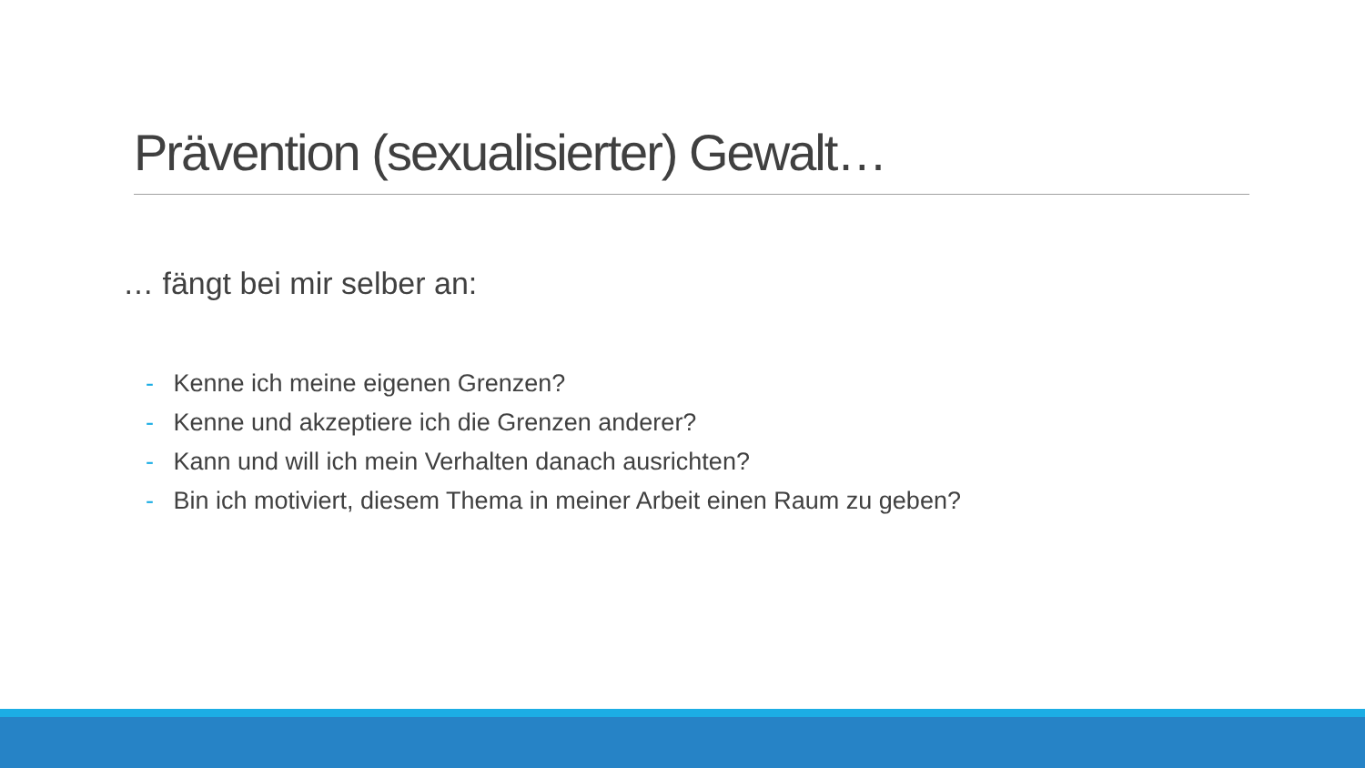Prävention (sexualisierter) Gewalt…
… fängt bei mir selber an:
- Kenne ich meine eigenen Grenzen?
- Kenne und akzeptiere ich die Grenzen anderer?
- Kann und will ich mein Verhalten danach ausrichten?
- Bin ich motiviert, diesem Thema in meiner Arbeit einen Raum zu geben?